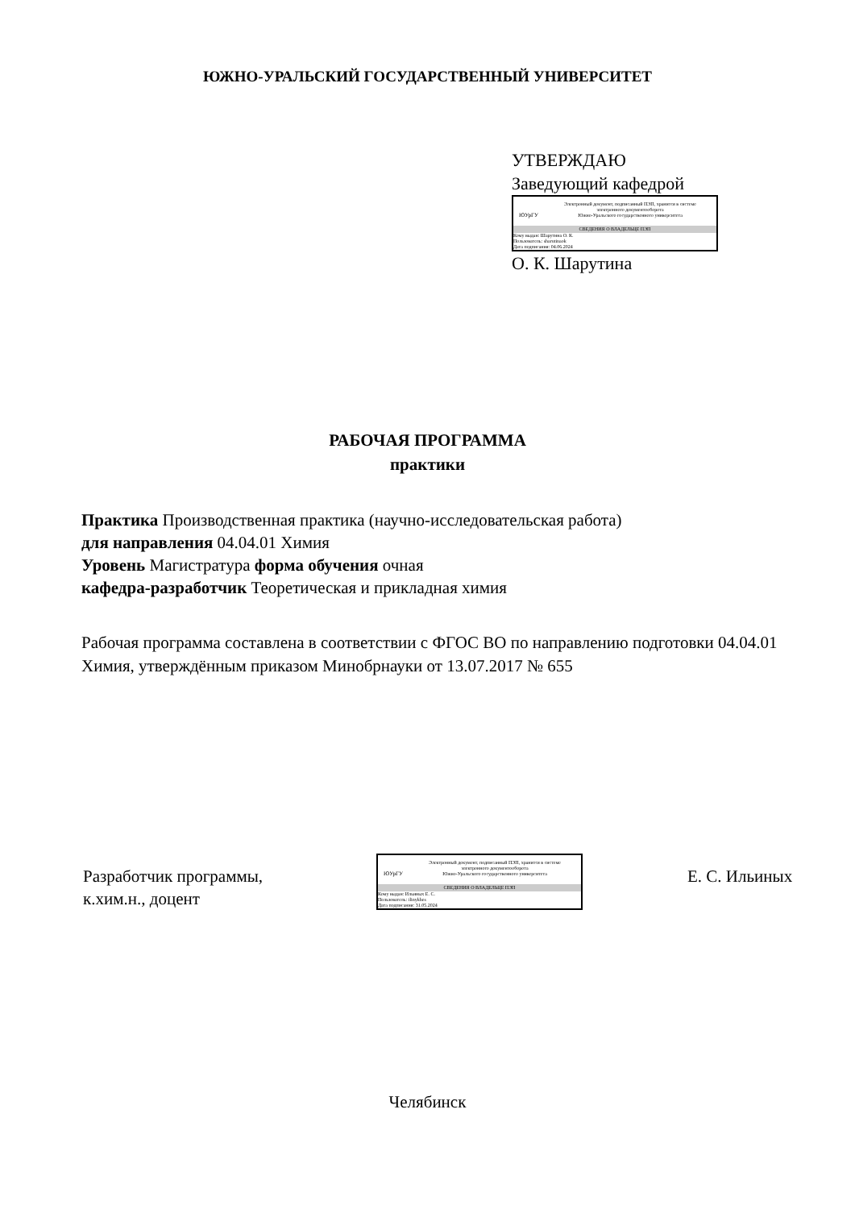ЮЖНО-УРАЛЬСКИЙ ГОСУДАРСТВЕННЫЙ УНИВЕРСИТЕТ
УТВЕРЖДАЮ
Заведующий кафедрой
ЮУрГУ
Электронный документ, подписанный ПЭП, хранится в системе
электронного документооборота
Южно-Уральского государственного университета
СВЕДЕНИЯ О ВЛАДЕЛЬЦЕ ПЭП
Кому выдан: Шарутина О. К.
Пользователь: sharutinaok
Дата подписания: 04.06.2024
О. К. Шарутина
РАБОЧАЯ ПРОГРАММА
практики
Практика Производственная практика (научно-исследовательская работа)
для направления 04.04.01 Химия
Уровень Магистратура форма обучения очная
кафедра-разработчик Теоретическая и прикладная химия
Рабочая программа составлена в соответствии с ФГОС ВО по направлению подготовки 04.04.01 Химия, утверждённым приказом Минобрнауки от 13.07.2017 № 655
Разработчик программы,
к.хим.н., доцент
ЮУрГУ
Электронный документ, подписанный ПЭП, хранится в системе
электронного документооборота
Южно-Уральского государственного университета
СВЕДЕНИЯ О ВЛАДЕЛЬЦЕ ПЭП
Кому выдан: Ильиных Е. С.
Пользователь: ilinykhes
Дата подписания: 31.05.2024
Е. С. Ильиных
Челябинск